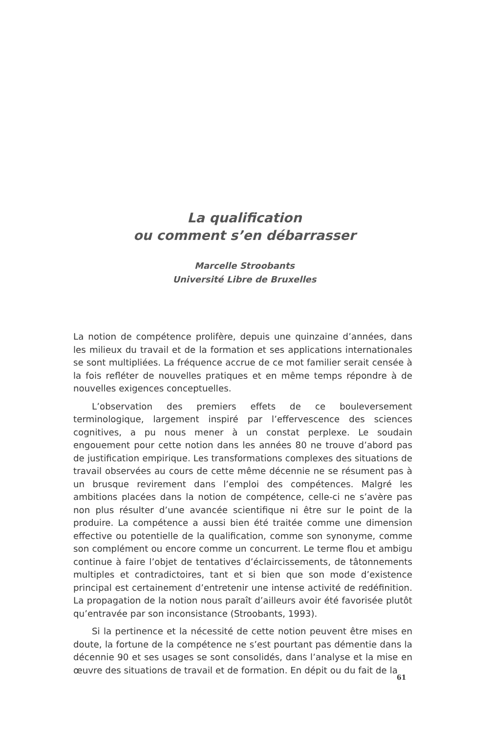La qualification
ou comment s’en débarrasser
Marcelle Stroobants
Université Libre de Bruxelles
La notion de compétence prolifère, depuis une quinzaine d’années, dans les milieux du travail et de la formation et ses applications internationales se sont multipliées. La fréquence accrue de ce mot familier serait censée à la fois refléter de nouvelles pratiques et en même temps répondre à de nouvelles exigences conceptuelles.
L’observation des premiers effets de ce bouleversement terminologique, largement inspiré par l’effervescence des sciences cognitives, a pu nous mener à un constat perplexe. Le soudain engouement pour cette notion dans les années 80 ne trouve d’abord pas de justification empirique. Les transformations complexes des situations de travail observées au cours de cette même décennie ne se résument pas à un brusque revirement dans l’emploi des compétences. Malgré les ambitions placées dans la notion de compétence, celle-ci ne s’avère pas non plus résulter d’une avancée scientifique ni être sur le point de la produire. La compétence a aussi bien été traitée comme une dimension effective ou potentielle de la qualification, comme son synonyme, comme son complément ou encore comme un concurrent. Le terme flou et ambigu continue à faire l’objet de tentatives d’éclaircissements, de tâtonnements multiples et contradictoires, tant et si bien que son mode d’existence principal est certainement d’entretenir une intense activité de redéfinition. La propagation de la notion nous paraît d’ailleurs avoir été favorisée plutôt qu’entravée par son inconsistance (Stroobants, 1993).
Si la pertinence et la nécessité de cette notion peuvent être mises en doute, la fortune de la compétence ne s’est pourtant pas démentie dans la décennie 90 et ses usages se sont consolidés, dans l’analyse et la mise en œuvre des situations de travail et de formation. En dépit ou du fait de la
61